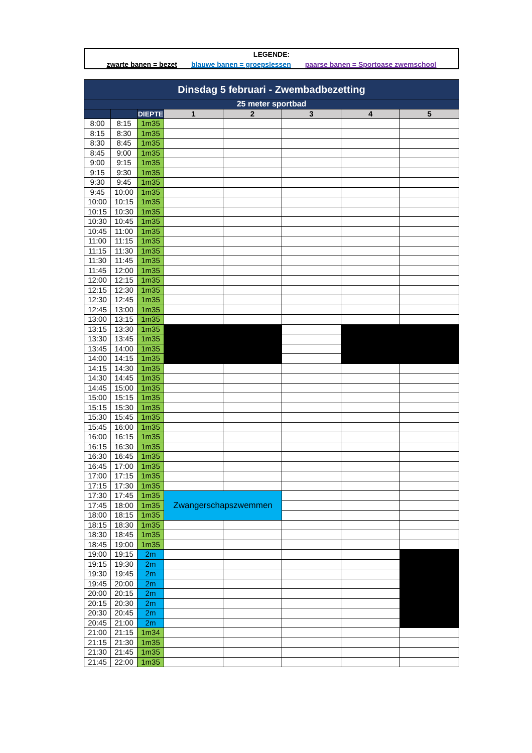LEGENDE:
zwarte banen = bezet blauwe banen = groepslessen paarse banen = Sportoase zwemschool
| Dinsdag 5 februari - Zwembadbezetting | | | | | | | |
| --- | --- | --- | --- | --- | --- | --- | --- |
| 25 meter sportbad | | | | | | | |
| | | DIEPTE | 1 | 2 | 3 | 4 | 5 |
| 8:00 | 8:15 | 1m35 | | | | | |
| 8:15 | 8:30 | 1m35 | | | | | |
| 8:30 | 8:45 | 1m35 | | | | | |
| 8:45 | 9:00 | 1m35 | | | | | |
| 9:00 | 9:15 | 1m35 | | | | | |
| 9:15 | 9:30 | 1m35 | | | | | |
| 9:30 | 9:45 | 1m35 | | | | | |
| 9:45 | 10:00 | 1m35 | | | | | |
| 10:00 | 10:15 | 1m35 | | | | | |
| 10:15 | 10:30 | 1m35 | | | | | |
| 10:30 | 10:45 | 1m35 | | | | | |
| 10:45 | 11:00 | 1m35 | | | | | |
| 11:00 | 11:15 | 1m35 | | | | | |
| 11:15 | 11:30 | 1m35 | | | | | |
| 11:30 | 11:45 | 1m35 | | | | | |
| 11:45 | 12:00 | 1m35 | | | | | |
| 12:00 | 12:15 | 1m35 | | | | | |
| 12:15 | 12:30 | 1m35 | | | | | |
| 12:30 | 12:45 | 1m35 | | | | | |
| 12:45 | 13:00 | 1m35 | | | | | |
| 13:00 | 13:15 | 1m35 | | | | | |
| 13:15 | 13:30 | 1m35 | | | | | |
| 13:30 | 13:45 | 1m35 | | | | | |
| 13:45 | 14:00 | 1m35 | | | | | |
| 14:00 | 14:15 | 1m35 | | | | | |
| 14:15 | 14:30 | 1m35 | | | | | |
| 14:30 | 14:45 | 1m35 | | | | | |
| 14:45 | 15:00 | 1m35 | | | | | |
| 15:00 | 15:15 | 1m35 | | | | | |
| 15:15 | 15:30 | 1m35 | | | | | |
| 15:30 | 15:45 | 1m35 | | | | | |
| 15:45 | 16:00 | 1m35 | | | | | |
| 16:00 | 16:15 | 1m35 | | | | | |
| 16:15 | 16:30 | 1m35 | | | | | |
| 16:30 | 16:45 | 1m35 | | | | | |
| 16:45 | 17:00 | 1m35 | | | | | |
| 17:00 | 17:15 | 1m35 | | | | | |
| 17:15 | 17:30 | 1m35 | | | | | |
| 17:30 | 17:45 | 1m35 | Zwangerschapszwemmen | | | | |
| 17:45 | 18:00 | 1m35 | | | | | |
| 18:00 | 18:15 | 1m35 | | | | | |
| 18:15 | 18:30 | 1m35 | | | | | |
| 18:30 | 18:45 | 1m35 | | | | | |
| 18:45 | 19:00 | 1m35 | | | | | |
| 19:00 | 19:15 | 2m | | | | | |
| 19:15 | 19:30 | 2m | | | | | |
| 19:30 | 19:45 | 2m | | | | | |
| 19:45 | 20:00 | 2m | | | | | |
| 20:00 | 20:15 | 2m | | | | | |
| 20:15 | 20:30 | 2m | | | | | |
| 20:30 | 20:45 | 2m | | | | | |
| 20:45 | 21:00 | 2m | | | | | |
| 21:00 | 21:15 | 1m34 | | | | | |
| 21:15 | 21:30 | 1m35 | | | | | |
| 21:30 | 21:45 | 1m35 | | | | | |
| 21:45 | 22:00 | 1m35 | | | | | |